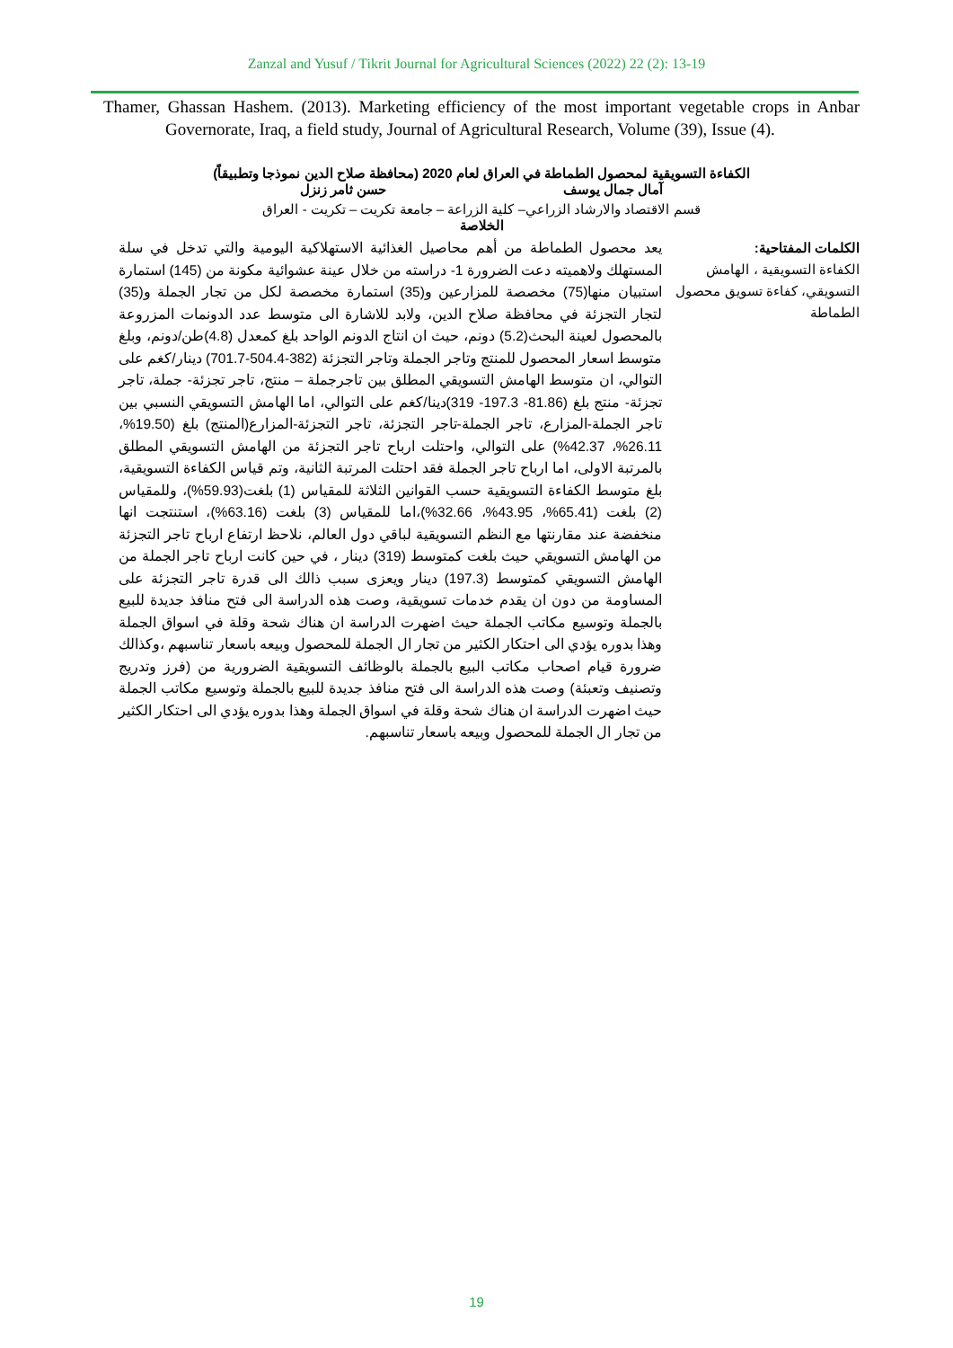Zanzal and Yusuf / Tikrit Journal for Agricultural Sciences (2022) 22 (2): 13-19
Thamer, Ghassan Hashem. (2013). Marketing efficiency of the most important vegetable crops in Anbar Governorate, Iraq, a field study, Journal of Agricultural Research, Volume (39), Issue (4).
الكفاءة التسويقية لمحصول الطماطة في العراق لعام 2020 (محافظة صلاح الدين نموذجا وتطبيقاً)
آمال جمال يوسف حسن ثامر زنزل
قسم الاقتصاد والارشاد الزراعي– كلية الزراعة – جامعة تكريت – تكريت - العراق
الخلاصة
الكلمات المفتاحية:
الكفاءة التسويقية ، الهامش التسويقي، كفاءة تسويق محصول الطماطة
يعد محصول الطماطة من أهم محاصيل الغذائية الاستهلاكية اليومية والتي تدخل في سلة المستهلك ولاهميته دعت الضرورة 1- دراسته من خلال عينة عشوائية مكونة من (145) استمارة استبيان منها(75) مخصصة للمزارعين و(35) استمارة مخصصة لكل من تجار الجملة و(35) لتجار التجزئة في محافظة صلاح الدين، ولابد للاشارة الى متوسط عدد الدونمات المزروعة بالمحصول لعينة البحث(5.2) دونم، حيث ان انتاج الدونم الواحد بلغ كمعدل (4.8)طن/دونم، وبلغ متوسط اسعار المحصول للمنتج وتاجر الجملة وتاجر التجزئة (382-504.4-701.7) دينار/كغم على التوالي، ان متوسط الهامش التسويقي المطلق بين تاجرجملة – منتج، تاجر تجزئة- جملة، تاجر تجزئة- منتج بلغ (81.86- 197.3- 319)دينا/كغم على التوالي، اما الهامش التسويقي النسبي بين تاجر الجملة-المزارع، تاجر الجملة-تاجر التجزئة، تاجر التجزئة-المزارع(المنتج) بلغ (19.50%، 26.11%، 42.37%) على التوالي، واحتلت ارباح تاجر التجزئة من الهامش التسويقي المطلق بالمرتبة الاولى، اما ارباح تاجر الجملة فقد احتلت المرتبة الثانية، وتم قياس الكفاءة التسويقية، بلغ متوسط الكفاءة التسويقية حسب القوانين الثلاثة للمقياس (1) بلغت(59.93%)، وللمقياس (2) بلغت (65.41%، 43.95%، 32.66%)،اما للمقياس (3) بلغت (63.16%)، استنتجت انها منخفضة عند مقارنتها مع النظم التسويقية لباقي دول العالم، نلاحظ ارتفاع ارباح تاجر التجزئة من الهامش التسويقي حيث بلغت كمتوسط (319) دينار ، في حين كانت ارباح تاجر الجملة من الهامش التسويقي كمتوسط (197.3) دينار ويعزى سبب ذالك الى قدرة تاجر التجزئة على المساومة من دون ان يقدم خدمات تسويقية، وصت هذه الدراسة الى فتح منافذ جديدة للبيع بالجملة وتوسيع مكاتب الجملة حيث اضهرت الدراسة ان هناك شحة وقلة في اسواق الجملة وهذا بدوره يؤدي الى احتكار الكثير من تجار ال الجملة للمحصول وبيعه باسعار تناسبهم ،وكذالك ضرورة قيام اصحاب مكاتب البيع بالجملة بالوظائف التسويقية الضرورية من (فرز وتدريج وتصنيف وتعبئة) وصت هذه الدراسة الى فتح منافذ جديدة للبيع بالجملة وتوسيع مكاتب الجملة حيث اضهرت الدراسة ان هناك شحة وقلة في اسواق الجملة وهذا بدوره يؤدي الى احتكار الكثير من تجار ال الجملة للمحصول وبيعه باسعار تناسبهم.
19